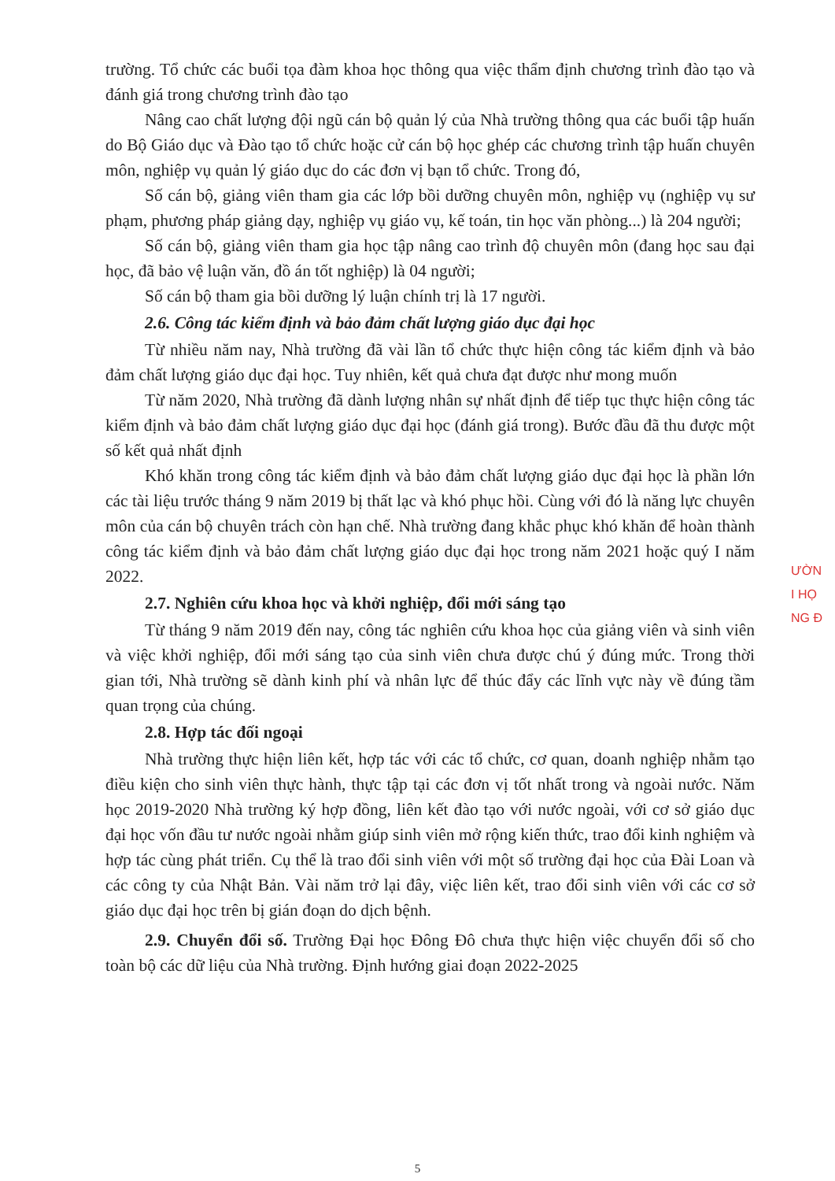trường. Tổ chức các buổi tọa đàm khoa học thông qua việc thẩm định chương trình đào tạo và đánh giá trong chương trình đào tạo
Nâng cao chất lượng đội ngũ cán bộ quản lý của Nhà trường thông qua các buổi tập huấn do Bộ Giáo dục và Đào tạo tổ chức hoặc cử cán bộ học ghép các chương trình tập huấn chuyên môn, nghiệp vụ quản lý giáo dục do các đơn vị bạn tổ chức. Trong đó,
Số cán bộ, giảng viên tham gia các lớp bồi dưỡng chuyên môn, nghiệp vụ (nghiệp vụ sư phạm, phương pháp giảng dạy, nghiệp vụ giáo vụ, kế toán, tin học văn phòng...) là 204 người;
Số cán bộ, giảng viên tham gia học tập nâng cao trình độ chuyên môn (đang học sau đại học, đã bảo vệ luận văn, đồ án tốt nghiệp) là 04 người;
Số cán bộ tham gia bồi dưỡng lý luận chính trị là 17 người.
2.6. Công tác kiểm định và bảo đảm chất lượng giáo dục đại học
Từ nhiều năm nay, Nhà trường đã vài lần tổ chức thực hiện công tác kiểm định và bảo đảm chất lượng giáo dục đại học. Tuy nhiên, kết quả chưa đạt được như mong muốn
Từ năm 2020, Nhà trường đã dành lượng nhân sự nhất định để tiếp tục thực hiện công tác kiểm định và bảo đảm chất lượng giáo dục đại học (đánh giá trong). Bước đầu đã thu được một số kết quả nhất định
Khó khăn trong công tác kiểm định và bảo đảm chất lượng giáo dục đại học là phần lớn các tài liệu trước tháng 9 năm 2019 bị thất lạc và khó phục hồi. Cùng với đó là năng lực chuyên môn của cán bộ chuyên trách còn hạn chế. Nhà trường đang khắc phục khó khăn để hoàn thành công tác kiểm định và bảo đảm chất lượng giáo dục đại học trong năm 2021 hoặc quý I năm 2022.
2.7. Nghiên cứu khoa học và khởi nghiệp, đổi mới sáng tạo
Từ tháng 9 năm 2019 đến nay, công tác nghiên cứu khoa học của giảng viên và sinh viên và việc khởi nghiệp, đổi mới sáng tạo của sinh viên chưa được chú ý đúng mức. Trong thời gian tới, Nhà trường sẽ dành kinh phí và nhân lực để thúc đẩy các lĩnh vực này về đúng tầm quan trọng của chúng.
2.8. Hợp tác đối ngoại
Nhà trường thực hiện liên kết, hợp tác với các tổ chức, cơ quan, doanh nghiệp nhằm tạo điều kiện cho sinh viên thực hành, thực tập tại các đơn vị tốt nhất trong và ngoài nước. Năm học 2019-2020 Nhà trường ký hợp đồng, liên kết đào tạo với nước ngoài, với cơ sở giáo dục đại học vốn đầu tư nước ngoài nhằm giúp sinh viên mở rộng kiến thức, trao đổi kinh nghiệm và hợp tác cùng phát triển. Cụ thể là trao đổi sinh viên với một số trường đại học của Đài Loan và các công ty của Nhật Bản. Vài năm trở lại đây, việc liên kết, trao đổi sinh viên với các cơ sở giáo dục đại học trên bị gián đoạn do dịch bệnh.
2.9. Chuyển đổi số. Trường Đại học Đông Đô chưa thực hiện việc chuyển đổi số cho toàn bộ các dữ liệu của Nhà trường. Định hướng giai đoạn 2022-2025
ƯỜN
I HỌ
NG Đ
5